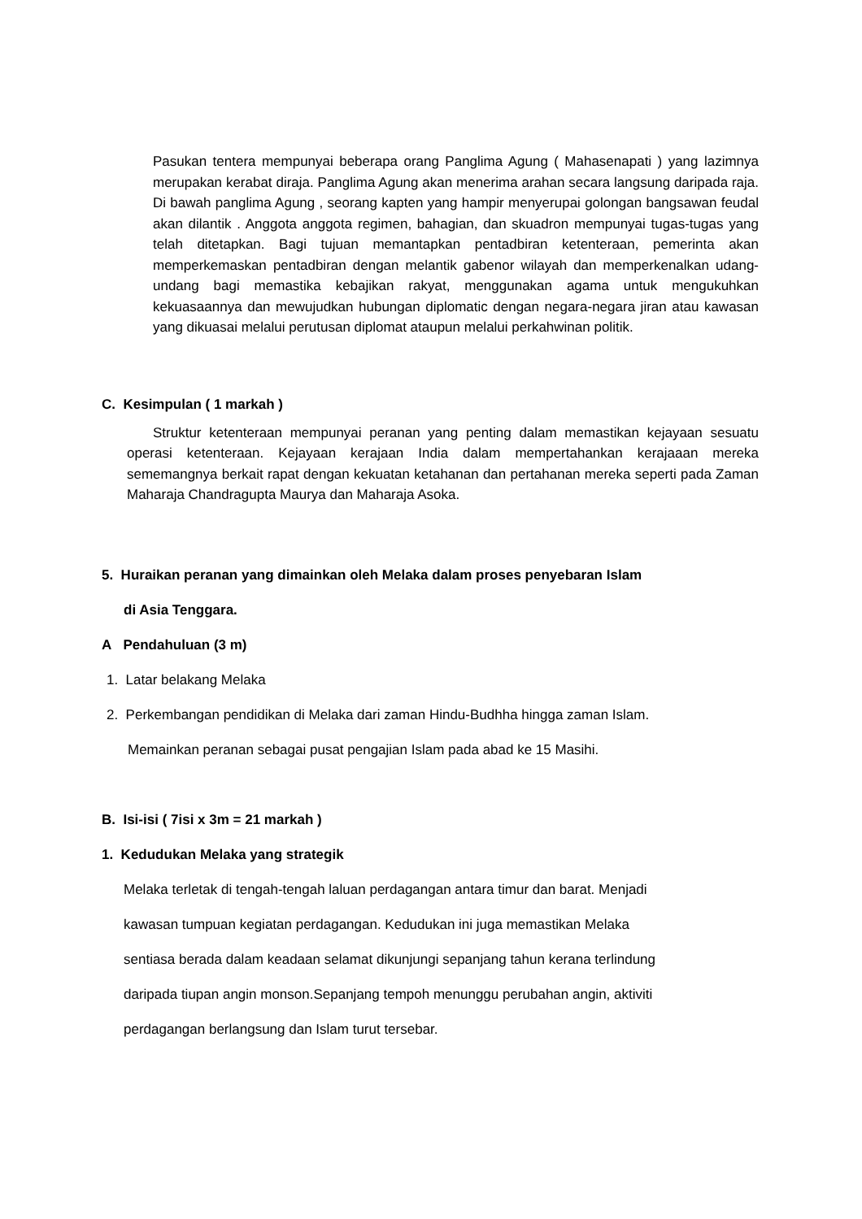Pasukan tentera mempunyai beberapa orang Panglima Agung ( Mahasenapati ) yang lazimnya merupakan kerabat diraja. Panglima Agung akan menerima arahan secara langsung daripada raja. Di bawah panglima Agung , seorang kapten yang hampir menyerupai golongan bangsawan feudal akan dilantik . Anggota anggota regimen, bahagian, dan skuadron mempunyai tugas-tugas yang telah ditetapkan. Bagi tujuan memantapkan pentadbiran ketenteraan, pemerinta akan memperkemaskan pentadbiran dengan melantik gabenor wilayah dan memperkenalkan udang-undang bagi memastika kebajikan rakyat, menggunakan agama untuk mengukuhkan kekuasaannya dan mewujudkan hubungan diplomatic dengan negara-negara jiran atau kawasan yang dikuasai melalui perutusan diplomat ataupun melalui perkahwinan politik.
C. Kesimpulan ( 1 markah )
Struktur ketenteraan mempunyai peranan yang penting dalam memastikan kejayaan sesuatu operasi ketenteraan. Kejayaan kerajaan India dalam mempertahankan kerajaaan mereka sememangnya berkait rapat dengan kekuatan ketahanan dan pertahanan mereka seperti pada Zaman Maharaja Chandragupta Maurya dan Maharaja Asoka.
5. Huraikan peranan yang dimainkan oleh Melaka dalam proses penyebaran Islam
di Asia Tenggara.
A Pendahuluan (3 m)
1. Latar belakang Melaka
2. Perkembangan pendidikan di Melaka dari zaman Hindu-Budhha hingga zaman Islam.
Memainkan peranan sebagai pusat pengajian Islam pada abad ke 15 Masihi.
B. Isi-isi ( 7isi x 3m = 21 markah )
1. Kedudukan Melaka yang strategik
Melaka terletak di tengah-tengah laluan perdagangan antara timur dan barat. Menjadi
kawasan tumpuan kegiatan perdagangan. Kedudukan ini juga memastikan Melaka
sentiasa berada dalam keadaan selamat dikunjungi sepanjang tahun kerana terlindung
daripada tiupan angin monson.Sepanjang tempoh menunggu perubahan angin, aktiviti
perdagangan berlangsung dan Islam turut tersebar.